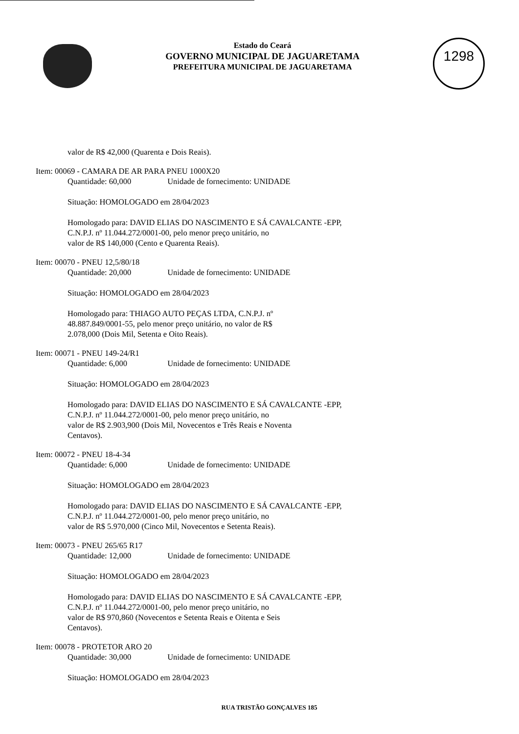Estado do Ceará
GOVERNO MUNICIPAL DE JAGUARETAMA
PREFEITURA MUNICIPAL DE JAGUARETAMA
1298
valor de R$ 42,000 (Quarenta e Dois Reais).
Item: 00069 - CAMARA DE AR PARA PNEU 1000X20
Quantidade: 60,000 Unidade de fornecimento: UNIDADE
Situação: HOMOLOGADO em 28/04/2023
Homologado para: DAVID ELIAS DO NASCIMENTO E SÁ CAVALCANTE -EPP,
C.N.P.J. nº 11.044.272/0001-00, pelo menor preço unitário, no
valor de R$ 140,000 (Cento e Quarenta Reais).
Item: 00070 - PNEU 12,5/80/18
Quantidade: 20,000 Unidade de fornecimento: UNIDADE
Situação: HOMOLOGADO em 28/04/2023
Homologado para: THIAGO AUTO PEÇAS LTDA, C.N.P.J. nº
48.887.849/0001-55, pelo menor preço unitário, no valor de R$
2.078,000 (Dois Mil, Setenta e Oito Reais).
Item: 00071 - PNEU 149-24/R1
Quantidade: 6,000 Unidade de fornecimento: UNIDADE
Situação: HOMOLOGADO em 28/04/2023
Homologado para: DAVID ELIAS DO NASCIMENTO E SÁ CAVALCANTE -EPP,
C.N.P.J. nº 11.044.272/0001-00, pelo menor preço unitário, no
valor de R$ 2.903,900 (Dois Mil, Novecentos e Três Reais e Noventa
Centavos).
Item: 00072 - PNEU 18-4-34
Quantidade: 6,000 Unidade de fornecimento: UNIDADE
Situação: HOMOLOGADO em 28/04/2023
Homologado para: DAVID ELIAS DO NASCIMENTO E SÁ CAVALCANTE -EPP,
C.N.P.J. nº 11.044.272/0001-00, pelo menor preço unitário, no
valor de R$ 5.970,000 (Cinco Mil, Novecentos e Setenta Reais).
Item: 00073 - PNEU 265/65 R17
Quantidade: 12,000 Unidade de fornecimento: UNIDADE
Situação: HOMOLOGADO em 28/04/2023
Homologado para: DAVID ELIAS DO NASCIMENTO E SÁ CAVALCANTE -EPP,
C.N.P.J. nº 11.044.272/0001-00, pelo menor preço unitário, no
valor de R$ 970,860 (Novecentos e Setenta Reais e Oitenta e Seis
Centavos).
Item: 00078 - PROTETOR ARO 20
Quantidade: 30,000 Unidade de fornecimento: UNIDADE
Situação: HOMOLOGADO em 28/04/2023
RUA TRISTÃO GONÇALVES 185